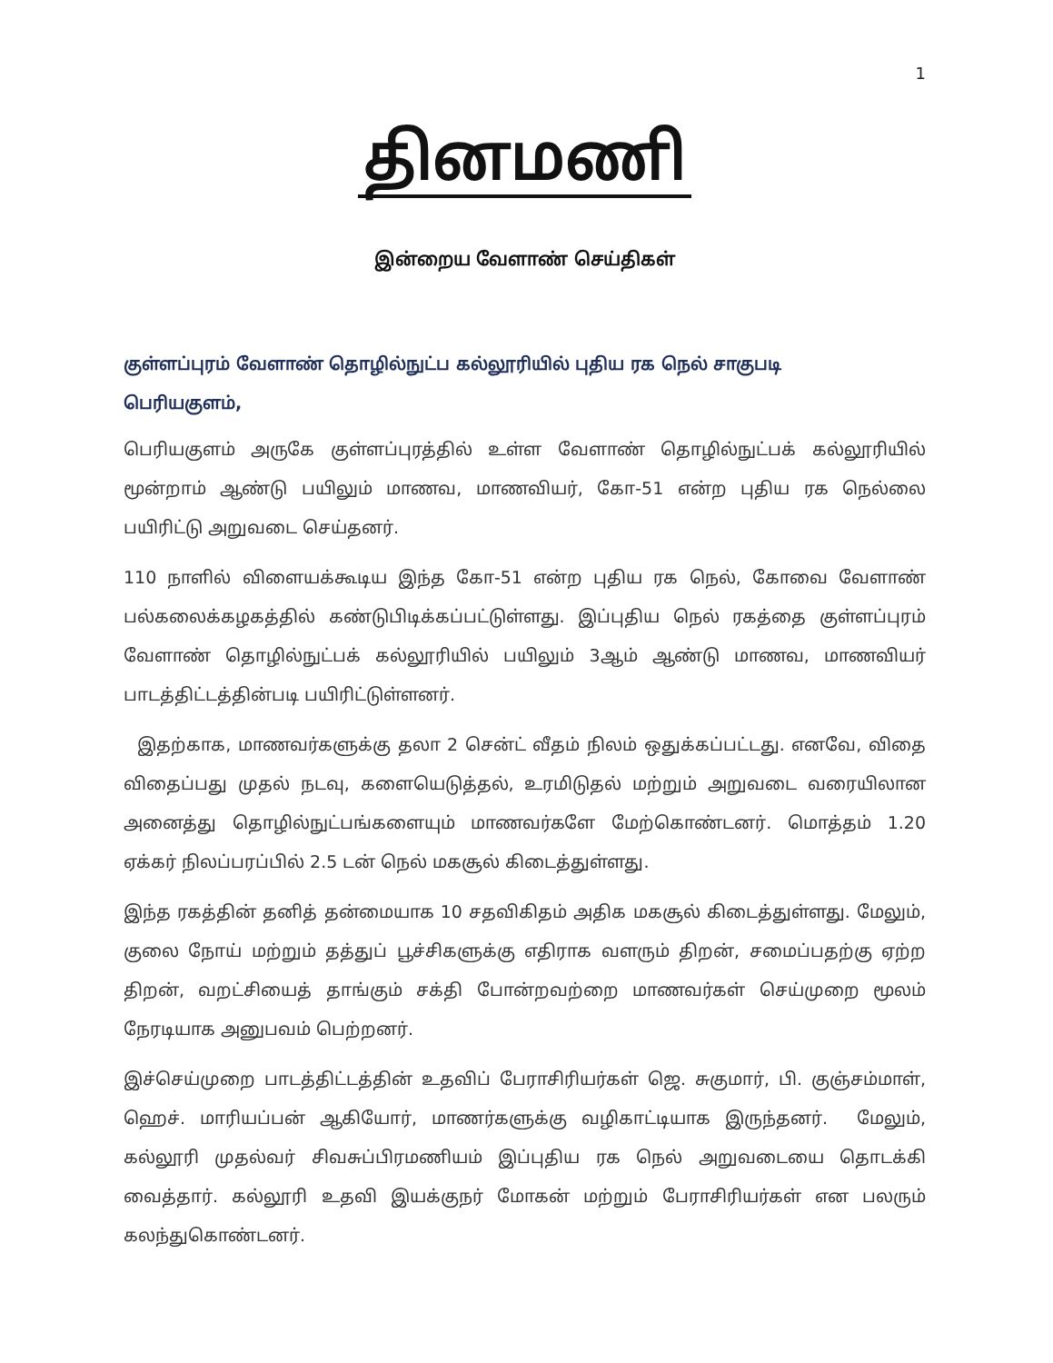1
தினமணி
இன்றைய வேளாண் செய்திகள்
குள்ளப்புரம் வேளாண் தொழில்நுட்ப கல்லூரியில் புதிய ரக நெல் சாகுபடி
பெரியகுளம்,
பெரியகுளம் அருகே குள்ளப்புரத்தில் உள்ள வேளாண் தொழில்நுட்பக் கல்லூரியில் மூன்றாம் ஆண்டு பயிலும் மாணவ, மாணவியர், கோ-51 என்ற புதிய ரக நெல்லை பயிரிட்டு அறுவடை செய்தனர்.
110 நாளில் விளையக்கூடிய இந்த கோ-51 என்ற புதிய ரக நெல், கோவை வேளாண் பல்கலைக்கழகத்தில் கண்டுபிடிக்கப்பட்டுள்ளது. இப்புதிய நெல் ரகத்தை குள்ளப்புரம் வேளாண் தொழில்நுட்பக் கல்லூரியில் பயிலும் 3ஆம் ஆண்டு மாணவ, மாணவியர் பாடத்திட்டத்தின்படி பயிரிட்டுள்ளனர்.
இதற்காக, மாணவர்களுக்கு தலா 2 சென்ட் வீதம் நிலம் ஒதுக்கப்பட்டது. எனவே, விதை விதைப்பது முதல் நடவு, களையெடுத்தல், உரமிடுதல் மற்றும் அறுவடை வரையிலான அனைத்து தொழில்நுட்பங்களையும் மாணவர்களே மேற்கொண்டனர். மொத்தம் 1.20 ஏக்கர் நிலப்பரப்பில் 2.5 டன் நெல் மகசூல் கிடைத்துள்ளது.
இந்த ரகத்தின் தனித் தன்மையாக 10 சதவிகிதம் அதிக மகசூல் கிடைத்துள்ளது. மேலும், குலை நோய் மற்றும் தத்துப் பூச்சிகளுக்கு எதிராக வளரும் திறன், சமைப்பதற்கு ஏற்ற திறன், வறட்சியைத் தாங்கும் சக்தி போன்றவற்றை மாணவர்கள் செய்முறை மூலம் நேரடியாக அனுபவம் பெற்றனர்.
இச்செய்முறை பாடத்திட்டத்தின் உதவிப் பேராசிரியர்கள் ஜெ. சுகுமார், பி. குஞ்சம்மாள், ஹெச். மாரியப்பன் ஆகியோர், மாணர்களுக்கு வழிகாட்டியாக இருந்தனர். மேலும், கல்லூரி முதல்வர் சிவசுப்பிரமணியம் இப்புதிய ரக நெல் அறுவடையை தொடக்கி வைத்தார். கல்லூரி உதவி இயக்குநர் மோகன் மற்றும் பேராசிரியர்கள் என பலரும் கலந்துகொண்டனர்.